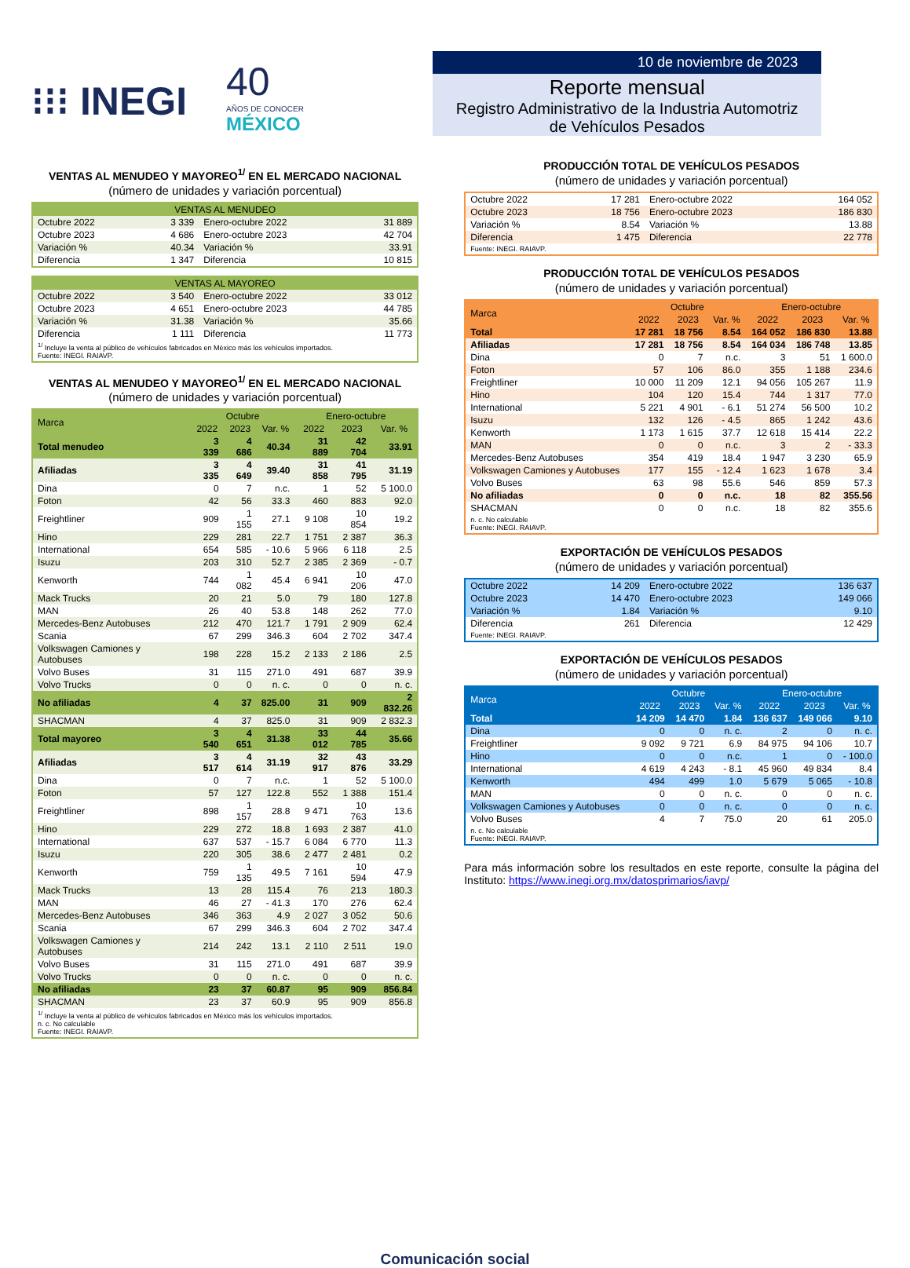⁝⁝⁝ INEGI
40
AÑOS DE CONOCER
MÉXICO
VENTAS AL MENUDEO Y MAYOREO<sup>1/</sup> EN EL MERCADO NACIONAL
(número de unidades y variación porcentual)
| VENTAS AL MENUDEO | | | |
| --- | --- | --- | --- |
| Octubre 2022 | 3 339 | Enero-octubre 2022 | 31 889 |
| Octubre 2023 | 4 686 | Enero-octubre 2023 | 42 704 |
| Variación % | 40.34 | Variación % | 33.91 |
| Diferencia | 1 347 | Diferencia | 10 815 |
| VENTAS AL MAYOREO | | | |
| --- | --- | --- | --- |
| Octubre 2022 | 3 540 | Enero-octubre 2022 | 33 012 |
| Octubre 2023 | 4 651 | Enero-octubre 2023 | 44 785 |
| Variación % | 31.38 | Variación % | 35.66 |
| Diferencia | 1 111 | Diferencia | 11 773 |
<sup>1/</sup> Incluye la venta al público de vehículos fabricados en México más los vehículos importados.
Fuente: INEGI. RAIAVP.
VENTAS AL MENUDEO Y MAYOREO<sup>1/</sup> EN EL MERCADO NACIONAL
(número de unidades y variación porcentual)
| Marca | Octubre | | | Enero-octubre | | |
| --- | --- | --- | --- | --- | --- | --- |
| | 2022 | 2023 | Var. % | 2022 | 2023 | Var. % |
| Total menudeo | 3 339 | 4 686 | 40.34 | 31 889 | 42 704 | 33.91 |
| Afiliadas | 3 335 | 4 649 | 39.40 | 31 858 | 41 795 | 31.19 |
| Dina | 0 | 7 | n.c. | 1 | 52 | 5 100.0 |
| Foton | 42 | 56 | 33.3 | 460 | 883 | 92.0 |
| Freightliner | 909 | 1 155 | 27.1 | 9 108 | 10 854 | 19.2 |
| Hino | 229 | 281 | 22.7 | 1 751 | 2 387 | 36.3 |
| International | 654 | 585 | - 10.6 | 5 966 | 6 118 | 2.5 |
| Isuzu | 203 | 310 | 52.7 | 2 385 | 2 369 | - 0.7 |
| Kenworth | 744 | 1 082 | 45.4 | 6 941 | 10 206 | 47.0 |
| Mack Trucks | 20 | 21 | 5.0 | 79 | 180 | 127.8 |
| MAN | 26 | 40 | 53.8 | 148 | 262 | 77.0 |
| Mercedes-Benz Autobuses | 212 | 470 | 121.7 | 1 791 | 2 909 | 62.4 |
| Scania | 67 | 299 | 346.3 | 604 | 2 702 | 347.4 |
| Volkswagen Camiones y Autobuses | 198 | 228 | 15.2 | 2 133 | 2 186 | 2.5 |
| Volvo Buses | 31 | 115 | 271.0 | 491 | 687 | 39.9 |
| Volvo Trucks | 0 | 0 | n. c. | 0 | 0 | n. c. |
| No afiliadas | 4 | 37 | 825.00 | 31 | 909 | 2 832.26 |
| SHACMAN | 4 | 37 | 825.0 | 31 | 909 | 2 832.3 |
| Total mayoreo | 3 540 | 4 651 | 31.38 | 33 012 | 44 785 | 35.66 |
| Afiliadas | 3 517 | 4 614 | 31.19 | 32 917 | 43 876 | 33.29 |
| Dina | 0 | 7 | n.c. | 1 | 52 | 5 100.0 |
| Foton | 57 | 127 | 122.8 | 552 | 1 388 | 151.4 |
| Freightliner | 898 | 1 157 | 28.8 | 9 471 | 10 763 | 13.6 |
| Hino | 229 | 272 | 18.8 | 1 693 | 2 387 | 41.0 |
| International | 637 | 537 | - 15.7 | 6 084 | 6 770 | 11.3 |
| Isuzu | 220 | 305 | 38.6 | 2 477 | 2 481 | 0.2 |
| Kenworth | 759 | 1 135 | 49.5 | 7 161 | 10 594 | 47.9 |
| Mack Trucks | 13 | 28 | 115.4 | 76 | 213 | 180.3 |
| MAN | 46 | 27 | - 41.3 | 170 | 276 | 62.4 |
| Mercedes-Benz Autobuses | 346 | 363 | 4.9 | 2 027 | 3 052 | 50.6 |
| Scania | 67 | 299 | 346.3 | 604 | 2 702 | 347.4 |
| Volkswagen Camiones y Autobuses | 214 | 242 | 13.1 | 2 110 | 2 511 | 19.0 |
| Volvo Buses | 31 | 115 | 271.0 | 491 | 687 | 39.9 |
| Volvo Trucks | 0 | 0 | n. c. | 0 | 0 | n. c. |
| No afiliadas | 23 | 37 | 60.87 | 95 | 909 | 856.84 |
| SHACMAN | 23 | 37 | 60.9 | 95 | 909 | 856.8 |
<sup>1/</sup> Incluye la venta al público de vehículos fabricados en México más los vehículos importados.
n. c. No calculable
Fuente: INEGI. RAIAVP.
10 de noviembre de 2023
Reporte mensual
Registro Administrativo de la Industria Automotriz
de Vehículos Pesados
PRODUCCIÓN TOTAL DE VEHÍCULOS PESADOS
(número de unidades y variación porcentual)
| Octubre 2022 | 17 281 | Enero-octubre 2022 | 164 052 |
| Octubre 2023 | 18 756 | Enero-octubre 2023 | 186 830 |
| Variación % | 8.54 | Variación % | 13.88 |
| Diferencia | 1 475 | Diferencia | 22 778 |
Fuente: INEGI. RAIAVP.
PRODUCCIÓN TOTAL DE VEHÍCULOS PESADOS
(número de unidades y variación porcentual)
| Marca | Octubre | | | Enero-octubre | | |
| --- | --- | --- | --- | --- | --- | --- |
| | 2022 | 2023 | Var. % | 2022 | 2023 | Var. % |
| Total | 17 281 | 18 756 | 8.54 | 164 052 | 186 830 | 13.88 |
| Afiliadas | 17 281 | 18 756 | 8.54 | 164 034 | 186 748 | 13.85 |
| Dina | 0 | 7 | n.c. | 3 | 51 | 1 600.0 |
| Foton | 57 | 106 | 86.0 | 355 | 1 188 | 234.6 |
| Freightliner | 10 000 | 11 209 | 12.1 | 94 056 | 105 267 | 11.9 |
| Hino | 104 | 120 | 15.4 | 744 | 1 317 | 77.0 |
| International | 5 221 | 4 901 | - 6.1 | 51 274 | 56 500 | 10.2 |
| Isuzu | 132 | 126 | - 4.5 | 865 | 1 242 | 43.6 |
| Kenworth | 1 173 | 1 615 | 37.7 | 12 618 | 15 414 | 22.2 |
| MAN | 0 | 0 | n.c. | 3 | 2 | - 33.3 |
| Mercedes-Benz Autobuses | 354 | 419 | 18.4 | 1 947 | 3 230 | 65.9 |
| Volkswagen Camiones y Autobuses | 177 | 155 | - 12.4 | 1 623 | 1 678 | 3.4 |
| Volvo Buses | 63 | 98 | 55.6 | 546 | 859 | 57.3 |
| No afiliadas | 0 | 0 | n.c. | 18 | 82 | 355.56 |
| SHACMAN | 0 | 0 | n.c. | 18 | 82 | 355.6 |
n. c. No calculable
Fuente: INEGI. RAIAVP.
EXPORTACIÓN DE VEHÍCULOS PESADOS
(número de unidades y variación porcentual)
| Octubre 2022 | 14 209 | Enero-octubre 2022 | 136 637 |
| Octubre 2023 | 14 470 | Enero-octubre 2023 | 149 066 |
| Variación % | 1.84 | Variación % | 9.10 |
| Diferencia | 261 | Diferencia | 12 429 |
Fuente: INEGI. RAIAVP.
EXPORTACIÓN DE VEHÍCULOS PESADOS
(número de unidades y variación porcentual)
| Marca | Octubre | | | Enero-octubre | | |
| --- | --- | --- | --- | --- | --- | --- |
| | 2022 | 2023 | Var. % | 2022 | 2023 | Var. % |
| Total | 14 209 | 14 470 | 1.84 | 136 637 | 149 066 | 9.10 |
| Dina | 0 | 0 | n. c. | 2 | 0 | n. c. |
| Freightliner | 9 092 | 9 721 | 6.9 | 84 975 | 94 106 | 10.7 |
| Hino | 0 | 0 | n.c. | 1 | 0 | - 100.0 |
| International | 4 619 | 4 243 | - 8.1 | 45 960 | 49 834 | 8.4 |
| Kenworth | 494 | 499 | 1.0 | 5 679 | 5 065 | - 10.8 |
| MAN | 0 | 0 | n. c. | 0 | 0 | n. c. |
| Volkswagen Camiones y Autobuses | 0 | 0 | n. c. | 0 | 0 | n. c. |
| Volvo Buses | 4 | 7 | 75.0 | 20 | 61 | 205.0 |
n. c. No calculable
Fuente: INEGI. RAIAVP.
Para más información sobre los resultados en este reporte, consulte la página del Instituto: https://www.inegi.org.mx/datosprimarios/iavp/
Comunicación social